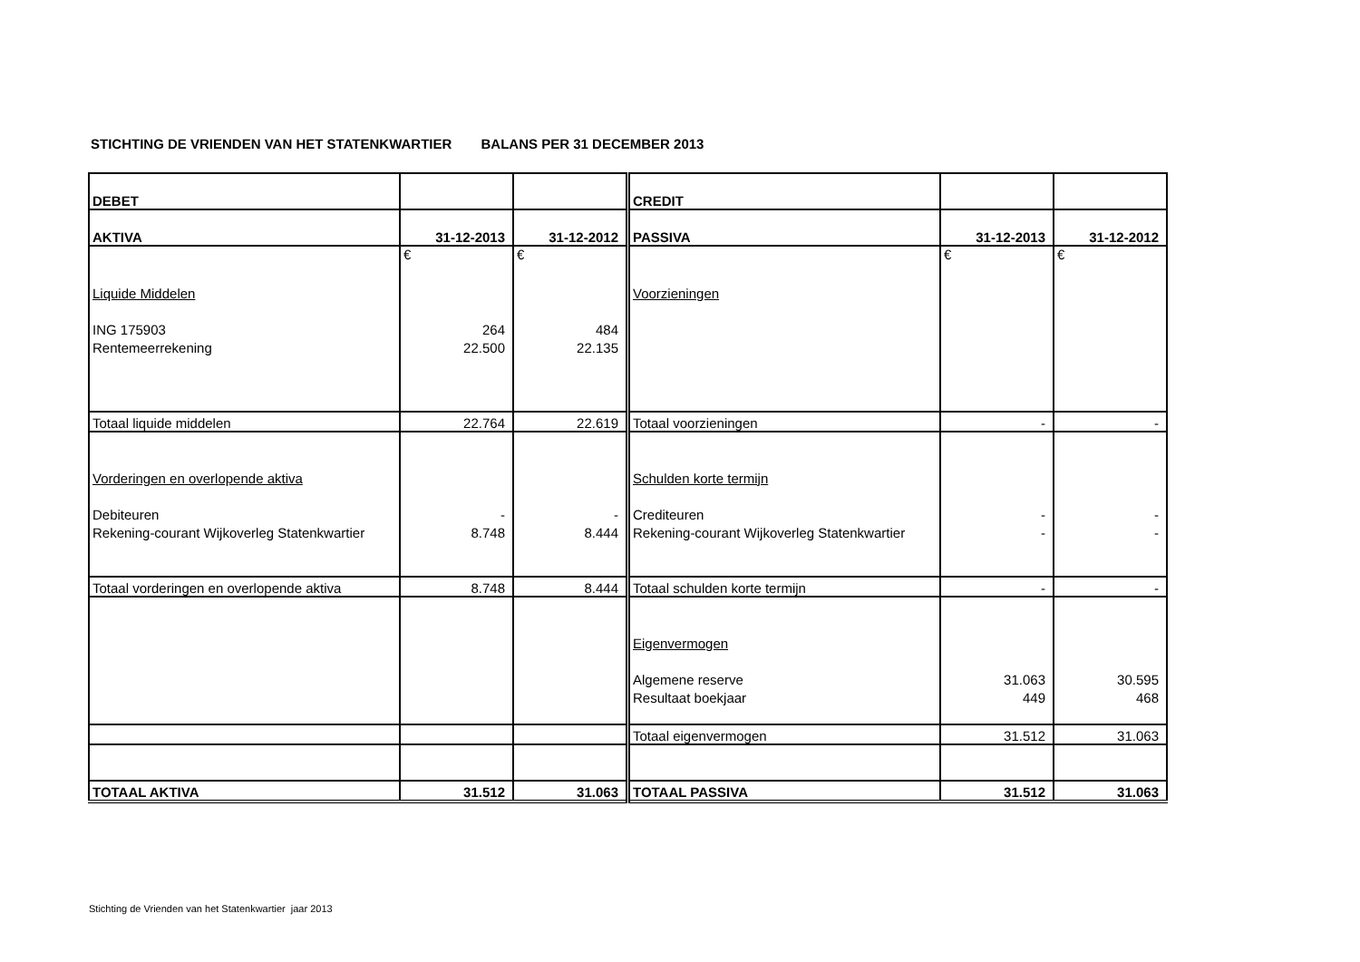STICHTING DE VRIENDEN VAN HET STATENKWARTIER BALANS PER 31 DECEMBER 2013
| DEBET | | | CREDIT | | |
| AKTIVA | 31-12-2013 | 31-12-2012 | PASSIVA | 31-12-2013 | 31-12-2012 |
| | € | € | | € | € |
| Liquide Middelen | | | Voorzieningen | | |
| ING 175903 | 264 | 484 | | | |
| Rentemeerrekening | 22.500 | 22.135 | | | |
| Totaal liquide middelen | 22.764 | 22.619 | Totaal voorzieningen | - | - |
| Vorderingen en overlopende aktiva | | | Schulden korte termijn | | |
| Debiteuren | - | - | Crediteuren | - | - |
| Rekening-courant Wijkoverleg Statenkwartier | 8.748 | 8.444 | Rekening-courant Wijkoverleg Statenkwartier | - | - |
| Totaal vorderingen en overlopende aktiva | 8.748 | 8.444 | Totaal schulden korte termijn | - | - |
| | | | Eigenvermogen | | |
| | | | Algemene reserve | 31.063 | 30.595 |
| | | | Resultaat boekjaar | 449 | 468 |
| | | | Totaal eigenvermogen | 31.512 | 31.063 |
| TOTAAL AKTIVA | 31.512 | 31.063 | TOTAAL PASSIVA | 31.512 | 31.063 |
Stichting de Vrienden van het Statenkwartier jaar 2013